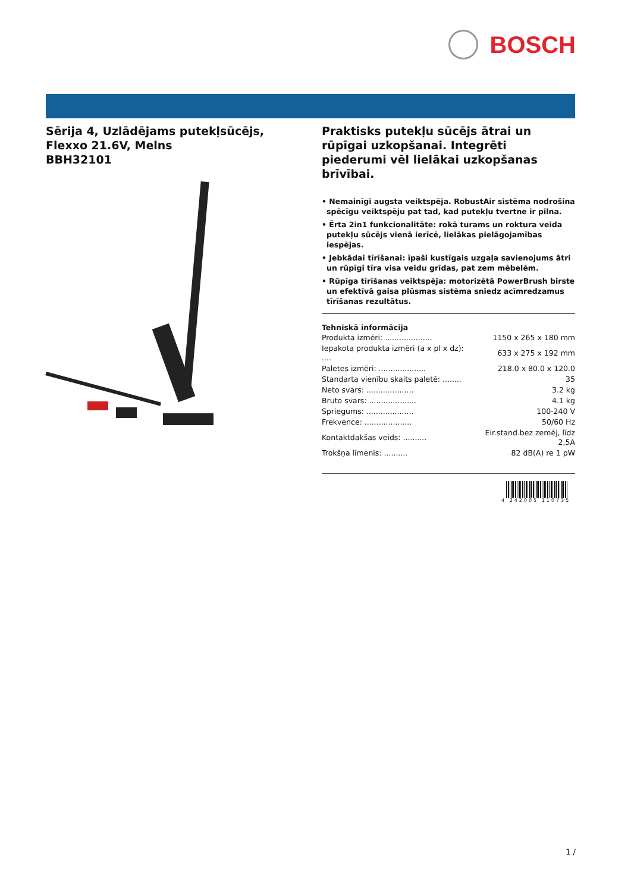BOSCH
Sērija 4, Uzlādējams putekļsūcējs, Flexxo 21.6V, Melns
BBH32101
Praktisks putekļu sūcējs ātrai un rūpīgai uzkopšanai. Integrēti piederumi vēl lielākai uzkopšanas brīvībai.
• Nemainīgi augsta veiktspēja. RobustAir sistēma nodrošina spēcīgu veiktspēju pat tad, kad putekļu tvertne ir pilna.
• Ērta 2in1 funkcionalitāte: rokā turams un roktura veida putekļu sūcējs vienā ierīcē, lielākas pielāgojamības iespējas.
• Jebkādai tīrīšanai: īpaši kustīgais uzgaļa savienojums ātri un rūpīgi tīra visa veidu grīdas, pat zem mēbelēm.
• Rūpīga tīrīšanas veiktspēja: motorizētā PowerBrush birste un efektīvā gaisa plūsmas sistēma sniedz acīmredzamus tīrīšanas rezultātus.
Tehniskā informācija
| Produkta izmēri: .................... | 1150 x 265 x 180 mm |
| Iepakota produkta izmēri (a x pl x dz): .... | 633 x 275 x 192 mm |
| Paletes izmēri: .................... | 218.0 x 80.0 x 120.0 |
| Standarta vienību skaits paletē: ........ | 35 |
| Neto svars: .................... | 3.2 kg |
| Bruto svars: .................... | 4.1 kg |
| Spriegums: .................... | 100-240 V |
| Frekvence: .................... | 50/60 Hz |
| Kontaktdakšas veids: .......... | Eir.stand.bez zemēj, līdz 2,5A |
| Trokšņa līmenis: .......... | 82 dB(A) re 1 pW |
4 242005 110735
1 /